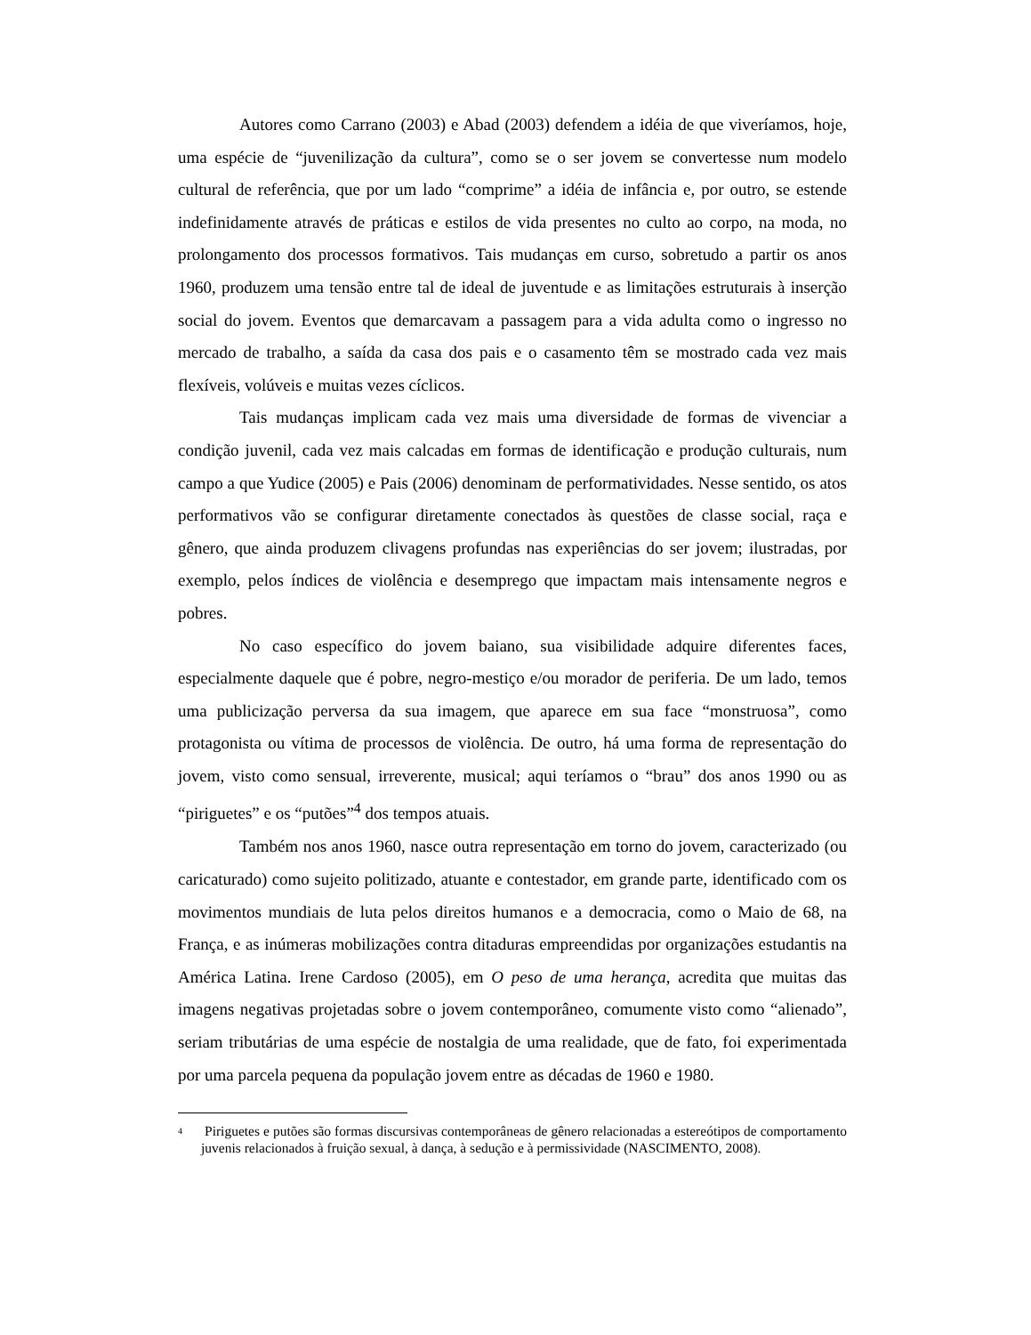Autores como Carrano (2003) e Abad (2003) defendem a idéia de que viveríamos, hoje, uma espécie de “juvenilização da cultura”, como se o ser jovem se convertesse num modelo cultural de referência, que por um lado “comprime” a idéia de infância e, por outro, se estende indefinidamente através de práticas e estilos de vida presentes no culto ao corpo, na moda, no prolongamento dos processos formativos. Tais mudanças em curso, sobretudo a partir os anos 1960, produzem uma tensão entre tal de ideal de juventude e as limitações estruturais à inserção social do jovem. Eventos que demarcavam a passagem para a vida adulta como o ingresso no mercado de trabalho, a saída da casa dos pais e o casamento têm se mostrado cada vez mais flexíveis, volúveis e muitas vezes cíclicos.
Tais mudanças implicam cada vez mais uma diversidade de formas de vivenciar a condição juvenil, cada vez mais calcadas em formas de identificação e produção culturais, num campo a que Yudice (2005) e Pais (2006) denominam de performatividades. Nesse sentido, os atos performativos vão se configurar diretamente conectados às questões de classe social, raça e gênero, que ainda produzem clivagens profundas nas experiências do ser jovem; ilustradas, por exemplo, pelos índices de violência e desemprego que impactam mais intensamente negros e pobres.
No caso específico do jovem baiano, sua visibilidade adquire diferentes faces, especialmente daquele que é pobre, negro-mestiço e/ou morador de periferia. De um lado, temos uma publicização perversa da sua imagem, que aparece em sua face “monstruosa”, como protagonista ou vítima de processos de violência. De outro, há uma forma de representação do jovem, visto como sensual, irreverente, musical; aqui teríamos o “brau” dos anos 1990 ou as “piriguetes” e os “putões”<sup>4</sup> dos tempos atuais.
Também nos anos 1960, nasce outra representação em torno do jovem, caracterizado (ou caricaturado) como sujeito politizado, atuante e contestador, em grande parte, identificado com os movimentos mundiais de luta pelos direitos humanos e a democracia, como o Maio de 68, na França, e as inúmeras mobilizações contra ditaduras empreendidas por organizações estudantis na América Latina. Irene Cardoso (2005), em O peso de uma herança, acredita que muitas das imagens negativas projetadas sobre o jovem contemporâneo, comumente visto como “alienado”, seriam tributárias de uma espécie de nostalgia de uma realidade, que de fato, foi experimentada por uma parcela pequena da população jovem entre as décadas de 1960 e 1980.
<sup>4</sup> Piriguetes e putões são formas discursivas contemporâneas de gênero relacionadas a estereótipos de comportamento juvenis relacionados à fruição sexual, à dança, à sedução e à permissividade (NASCIMENTO, 2008).